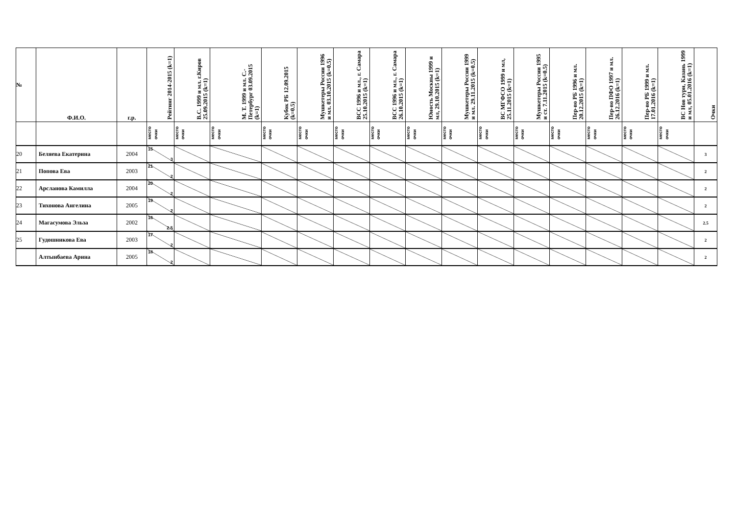| № | Ф.И.О. | г.р. | Рейтинг 2014-2015 (k=1) | В.С. 1999 и мл. г.Киров 25.09.2015 (k=1) | М. Т. 1999 и мл. С.-Петербург 03.09.2015 (k=1) | Кубок РБ 12.09.2015 (k=0.5) | Мушкетеры России 1996 и мл. 03.10.2015 (k=0.5) | ВСС 1996 и мл., г. Самара 25.10.2015 (k=1) | ВСС 1996 и мл., г. Самара 26.10.2015 (k=1) | Юность Москвы 1999 и мл, 29.10.2015 (k=1) | Мушкетеры России 1999 и мл. 29.11.2015 (k=0.5) | ВС МГФСО 1999 и мл, 25.11.2015 (k=1) | Мушкетеры России 1995 и ст. 7.11.2015 (k=0.5) | Пер-во РБ 1996 и мл. 20.12.2015 (k=1) | Пер-во ПФО 1997 и мл. 26.12.2016 (k=1) | Пер-во РБ 1999 и мл. 17.01.2016 (k=1) | ВС Нов турн, Казань 1999 и мл, 05.01.2016 (k=1) | Очки |
| --- | --- | --- | --- | --- | --- | --- | --- | --- | --- | --- | --- | --- | --- | --- | --- | --- | --- | --- |
| | | | место очки | место очки | место очки | место очки | место очки | место очки | место очки | место очки | место очки | место очки | место очки | место очки | место очки | место очки | место очки | |
| 20 | Беляева Екатерина | 2004 | 15 3 | | | | | | | | | | | | | | | 3 |
| 21 | Попова Ева | 2003 | 21 2 | | | | | | | | | | | | | | | 2 |
| 22 | Арсланова Камилла | 2004 | 20 2 | | | | | | | | | | | | | | | 2 |
| 23 | Тихонова Ангелина | 2005 | 19 2 | | | | | | | | | | | | | | | 2 |
| 24 | Магасумова Эльза | 2002 | 16 2.5 | | | | | | | | | | | | | | | 2.5 |
| 25 | Гудошникова Ева | 2003 | 17 2 | | | | | | | | | | | | | | | 2 |
| | Алтынбаева Арина | 2005 | 18 2 | | | | | | | | | | | | | | | 2 |